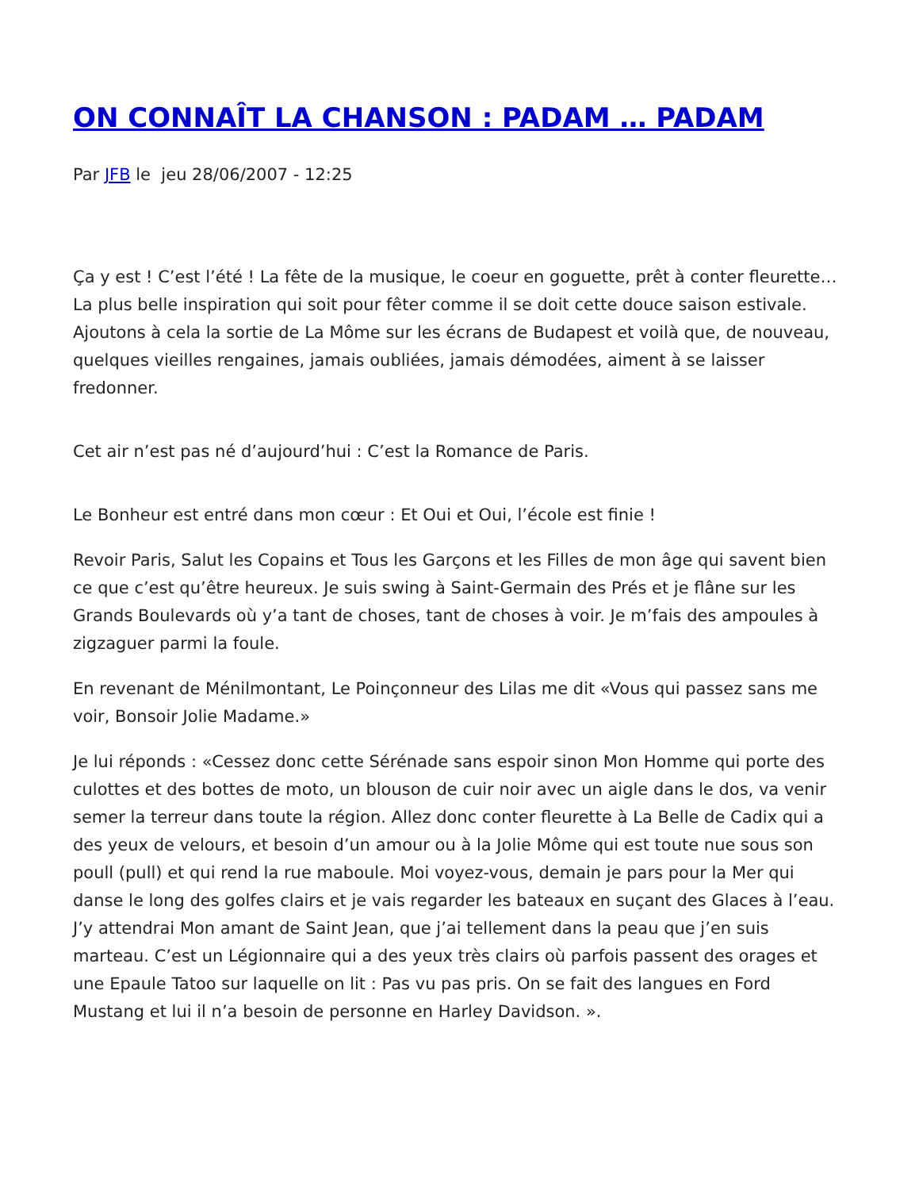ON CONNAÎT LA CHANSON : PADAM … PADAM
Par JFB le jeu 28/06/2007 - 12:25
Ça y est ! C’est l’été ! La fête de la musique, le coeur en goguette, prêt à conter fleurette… La plus belle inspiration qui soit pour fêter comme il se doit cette douce saison estivale. Ajoutons à cela la sortie de La Môme sur les écrans de Budapest et voilà que, de nouveau, quelques vieilles rengaines, jamais oubliées, jamais démodées, aiment à se laisser fredonner.
Cet air n’est pas né d’aujourd’hui : C’est la Romance de Paris.
Le Bonheur est entré dans mon cœur : Et Oui et Oui, l’école est finie !
Revoir Paris, Salut les Copains et Tous les Garçons et les Filles de mon âge qui savent bien ce que c’est qu’être heureux. Je suis swing à Saint-Germain des Prés et je flâne sur les Grands Boulevards où y’a tant de choses, tant de choses à voir. Je m’fais des ampoules à zigzaguer parmi la foule.
En revenant de Ménilmontant, Le Poinçonneur des Lilas me dit «Vous qui passez sans me voir, Bonsoir Jolie Madame.»
Je lui réponds : «Cessez donc cette Sérénade sans espoir sinon Mon Homme qui porte des culottes et des bottes de moto, un blouson de cuir noir avec un aigle dans le dos, va venir semer la terreur dans toute la région. Allez donc conter fleurette à La Belle de Cadix qui a des yeux de velours, et besoin d’un amour ou à la Jolie Môme qui est toute nue sous son poull (pull) et qui rend la rue maboule. Moi voyez-vous, demain je pars pour la Mer qui danse le long des golfes clairs et je vais regarder les bateaux en suçant des Glaces à l’eau. J’y attendrai Mon amant de Saint Jean, que j’ai tellement dans la peau que j’en suis marteau. C’est un Légionnaire qui a des yeux très clairs où parfois passent des orages et une Epaule Tatoo sur laquelle on lit : Pas vu pas pris. On se fait des langues en Ford Mustang et lui il n’a besoin de personne en Harley Davidson. ».